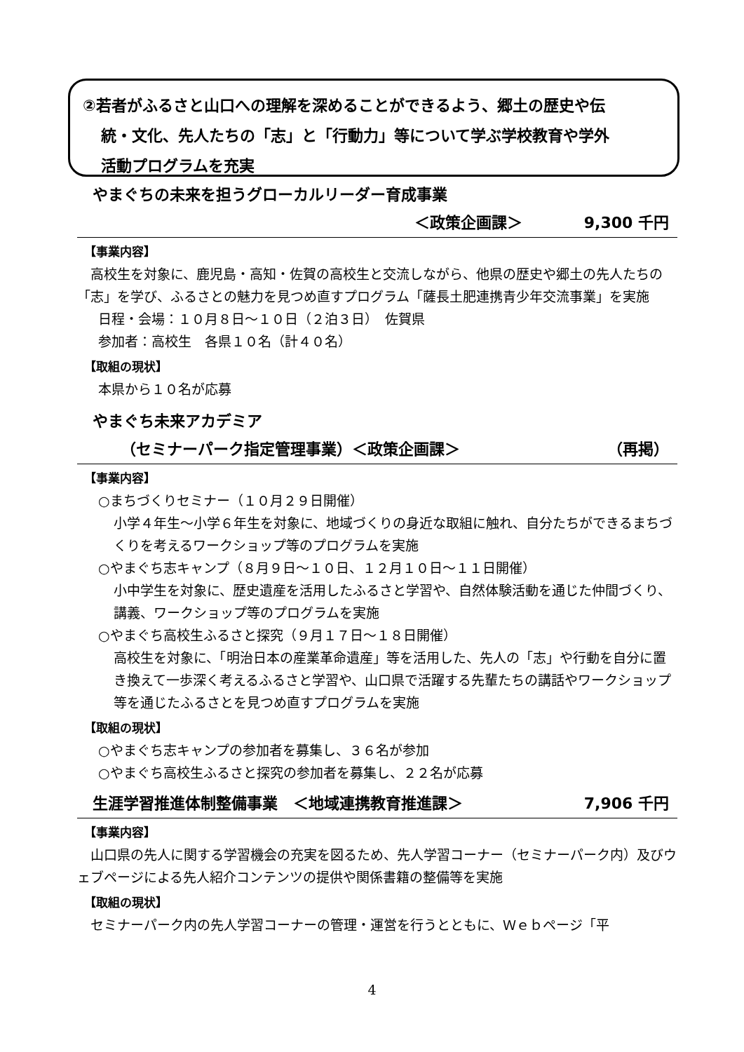②若者がふるさと山口への理解を深めることができるよう、郷土の歴史や伝
統・文化、先人たちの「志」と「行動力」等について学ぶ学校教育や学外
活動プログラムを充実
やまぐちの未来を担うグローカルリーダー育成事業
＜政策企画課＞　　　　9,300 千円
【事業内容】
　高校生を対象に、鹿児島・高知・佐賀の高校生と交流しながら、他県の歴史や郷土の先人たちの「志」を学び、ふるさとの魅力を見つめ直すプログラム「薩長土肥連携青少年交流事業」を実施
日程・会場：１０月８日～１０日（２泊３日）　佐賀県
参加者：高校生　各県１０名（計４０名）
【取組の現状】
本県から１０名が応募
やまぐち未来アカデミア
（セミナーパーク指定管理事業）＜政策企画課＞ （再掲）
【事業内容】
○まちづくりセミナー（１０月２９日開催）
小学４年生～小学６年生を対象に、地域づくりの身近な取組に触れ、自分たちができるまちづくりを考えるワークショップ等のプログラムを実施
○やまぐち志キャンプ（８月９日～１０日、１２月１０日～１１日開催）
小中学生を対象に、歴史遺産を活用したふるさと学習や、自然体験活動を通じた仲間づくり、講義、ワークショップ等のプログラムを実施
○やまぐち高校生ふるさと探究（９月１７日～１８日開催）
高校生を対象に、「明治日本の産業革命遺産」等を活用した、先人の「志」や行動を自分に置き換えて一歩深く考えるふるさと学習や、山口県で活躍する先輩たちの講話やワークショップ等を通じたふるさとを見つめ直すプログラムを実施
【取組の現状】
○やまぐち志キャンプの参加者を募集し、３６名が参加
○やまぐち高校生ふるさと探究の参加者を募集し、２２名が応募
生涯学習推進体制整備事業　＜地域連携教育推進課＞ 7,906 千円
【事業内容】
　山口県の先人に関する学習機会の充実を図るため、先人学習コーナー（セミナーパーク内）及びウェブページによる先人紹介コンテンツの提供や関係書籍の整備等を実施
【取組の現状】
　セミナーパーク内の先人学習コーナーの管理・運営を行うとともに、Ｗｅｂページ「平
4